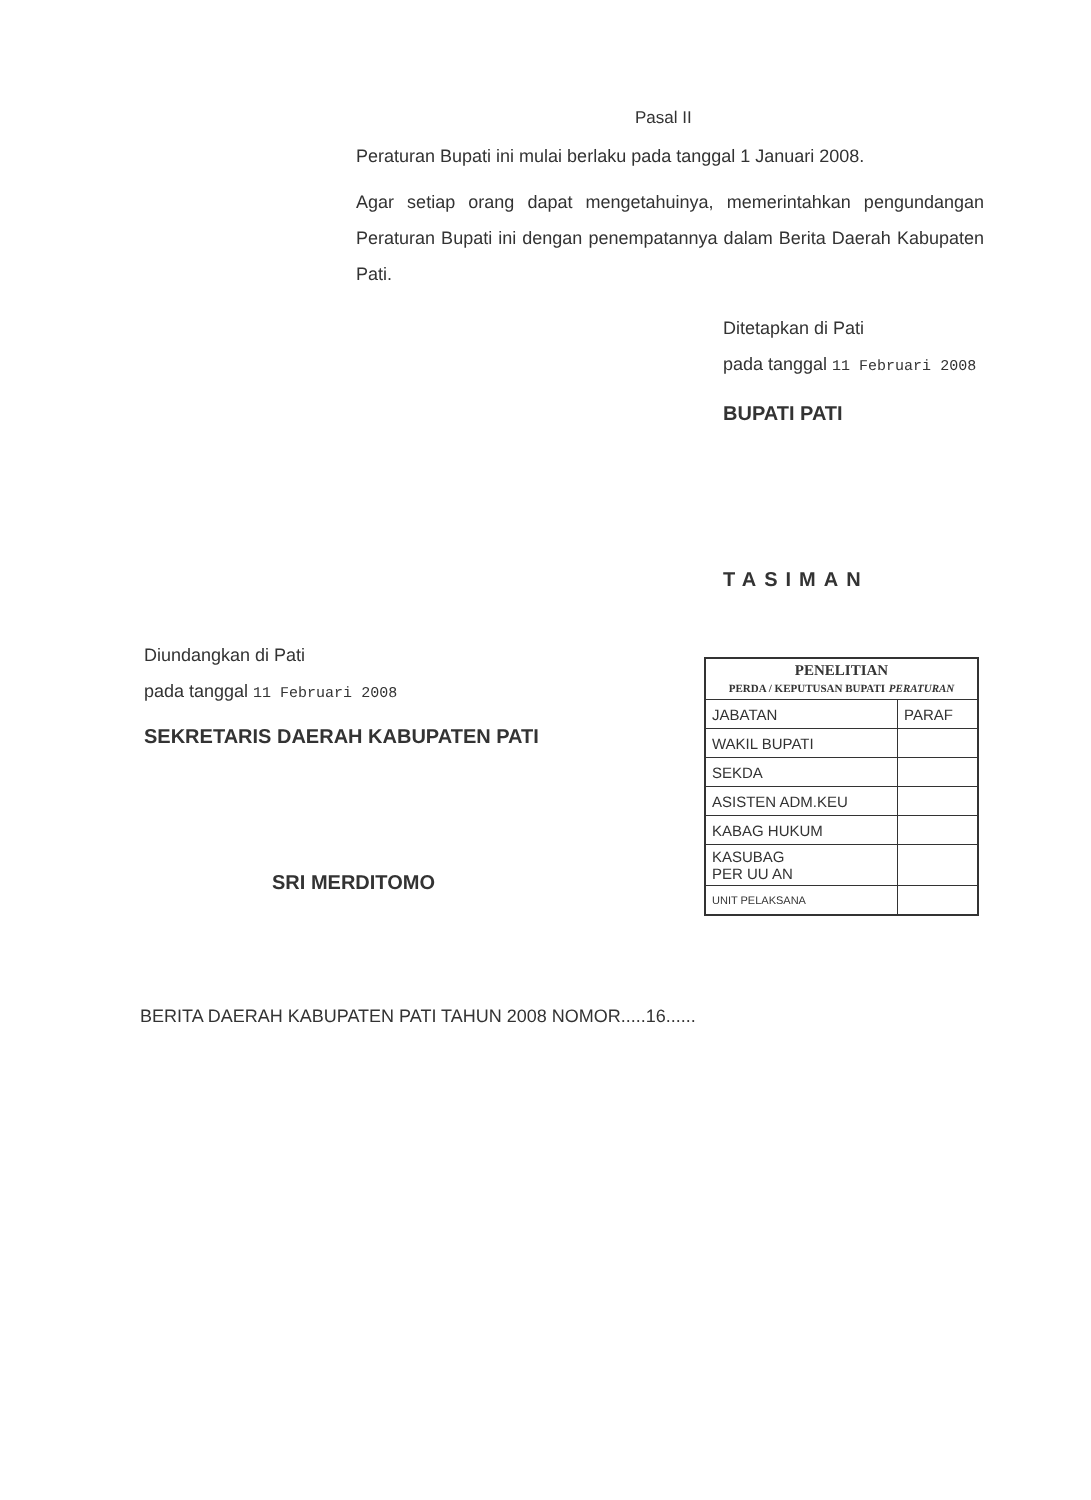Pasal II
Peraturan Bupati ini mulai berlaku pada tanggal 1 Januari 2008.
Agar setiap orang dapat mengetahuinya, memerintahkan pengundangan Peraturan Bupati ini dengan penempatannya dalam Berita Daerah Kabupaten Pati.
Ditetapkan di Pati
pada tanggal 11 Februari 2008
BUPATI PATI
TASIMAN
Diundangkan di Pati
pada tanggal 11 Februari 2008
SEKRETARIS DAERAH KABUPATEN PATI
SRI MERDITOMO
| PENELITIAN PERDA / KEPUTUSAN BUPATI PERATURAN | |
| JABATAN | PARAF |
| WAKIL BUPATI | |
| SEKDA | |
| ASISTEN ADM.KEU | |
| KABAG HUKUM | |
| KASUBAG PER UU AN | |
| UNIT PELAKSANA | |
BERITA DAERAH KABUPATEN PATI TAHUN 2008 NOMOR.....16......